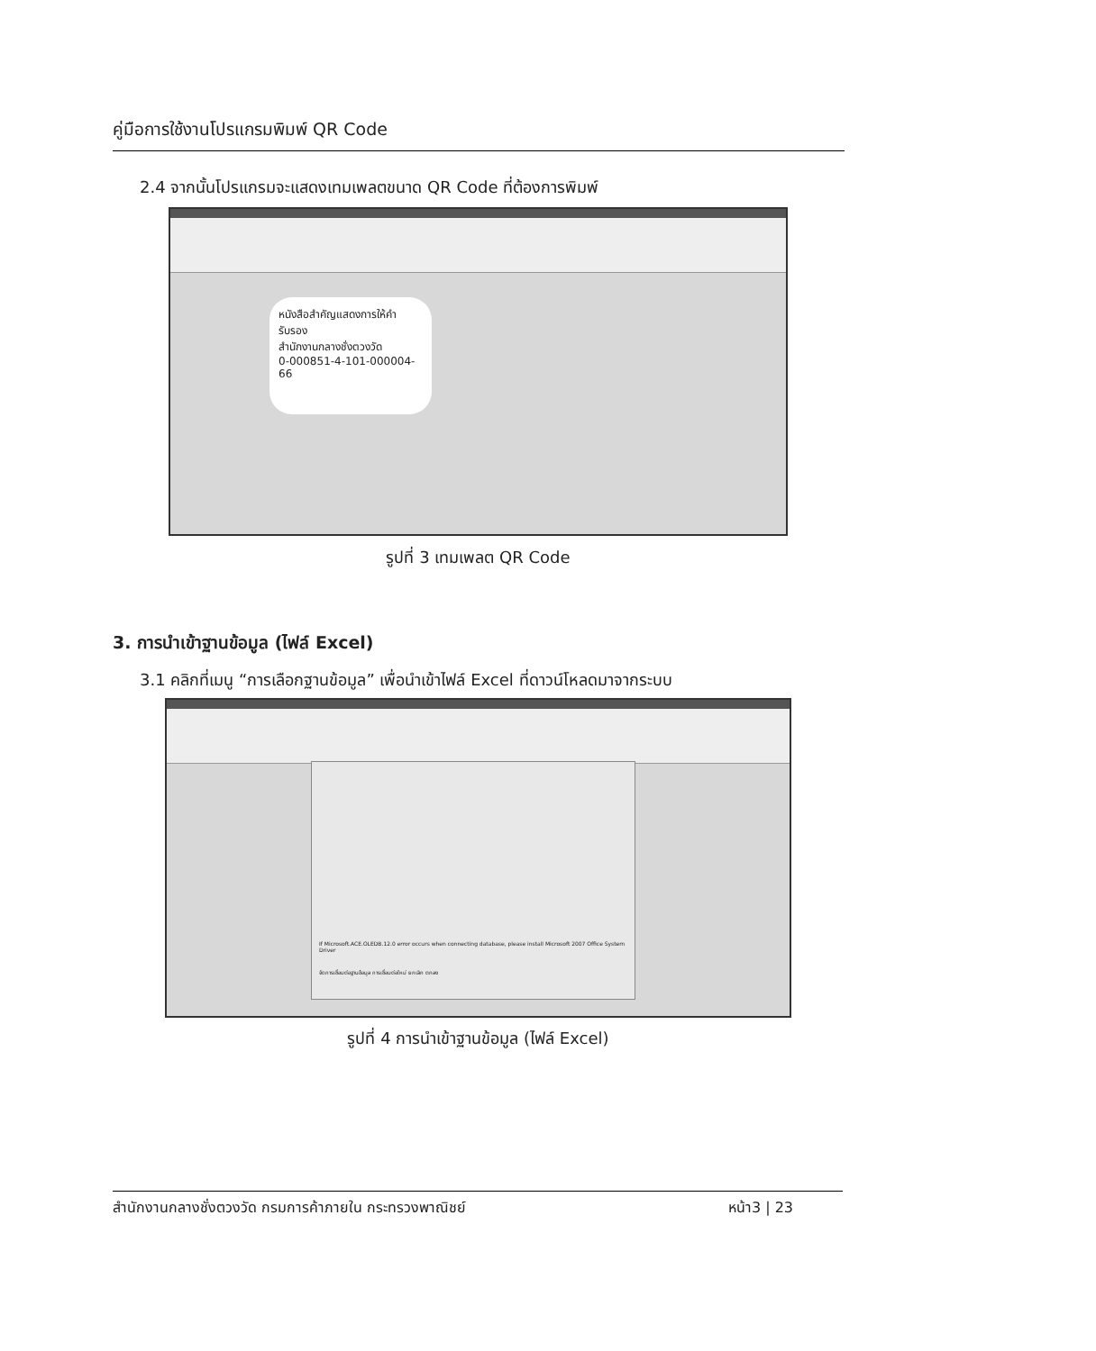คู่มือการใช้งานโปรแกรมพิมพ์ QR Code
2.4 จากนั้นโปรแกรมจะแสดงเทมเพลตขนาด QR Code ที่ต้องการพิมพ์
หนังสือสำคัญแสดงการให้คำรับรอง
สำนักงานกลางชั่งตวงวัด
0-000851-4-101-000004-66
รูปที่ 3 เทมเพลต QR Code
3. การนำเข้าฐานข้อมูล (ไฟล์ Excel)
3.1 คลิกที่เมนู “การเลือกฐานข้อมูล” เพื่อนำเข้าไฟล์ Excel ที่ดาวน์โหลดมาจากระบบ
If Microsoft.ACE.OLEDB.12.0 error occurs when connecting database, please install Microsoft 2007 Office System Driver
จัดการเชื่อมต่อฐานข้อมูล การเชื่อมต่อใหม่ ยกเลิก ตกลง
รูปที่ 4 การนำเข้าฐานข้อมูล (ไฟล์ Excel)
สำนักงานกลางชั่งตวงวัด กรมการค้าภายใน กระทรวงพาณิชย์ หน้า3 | 23